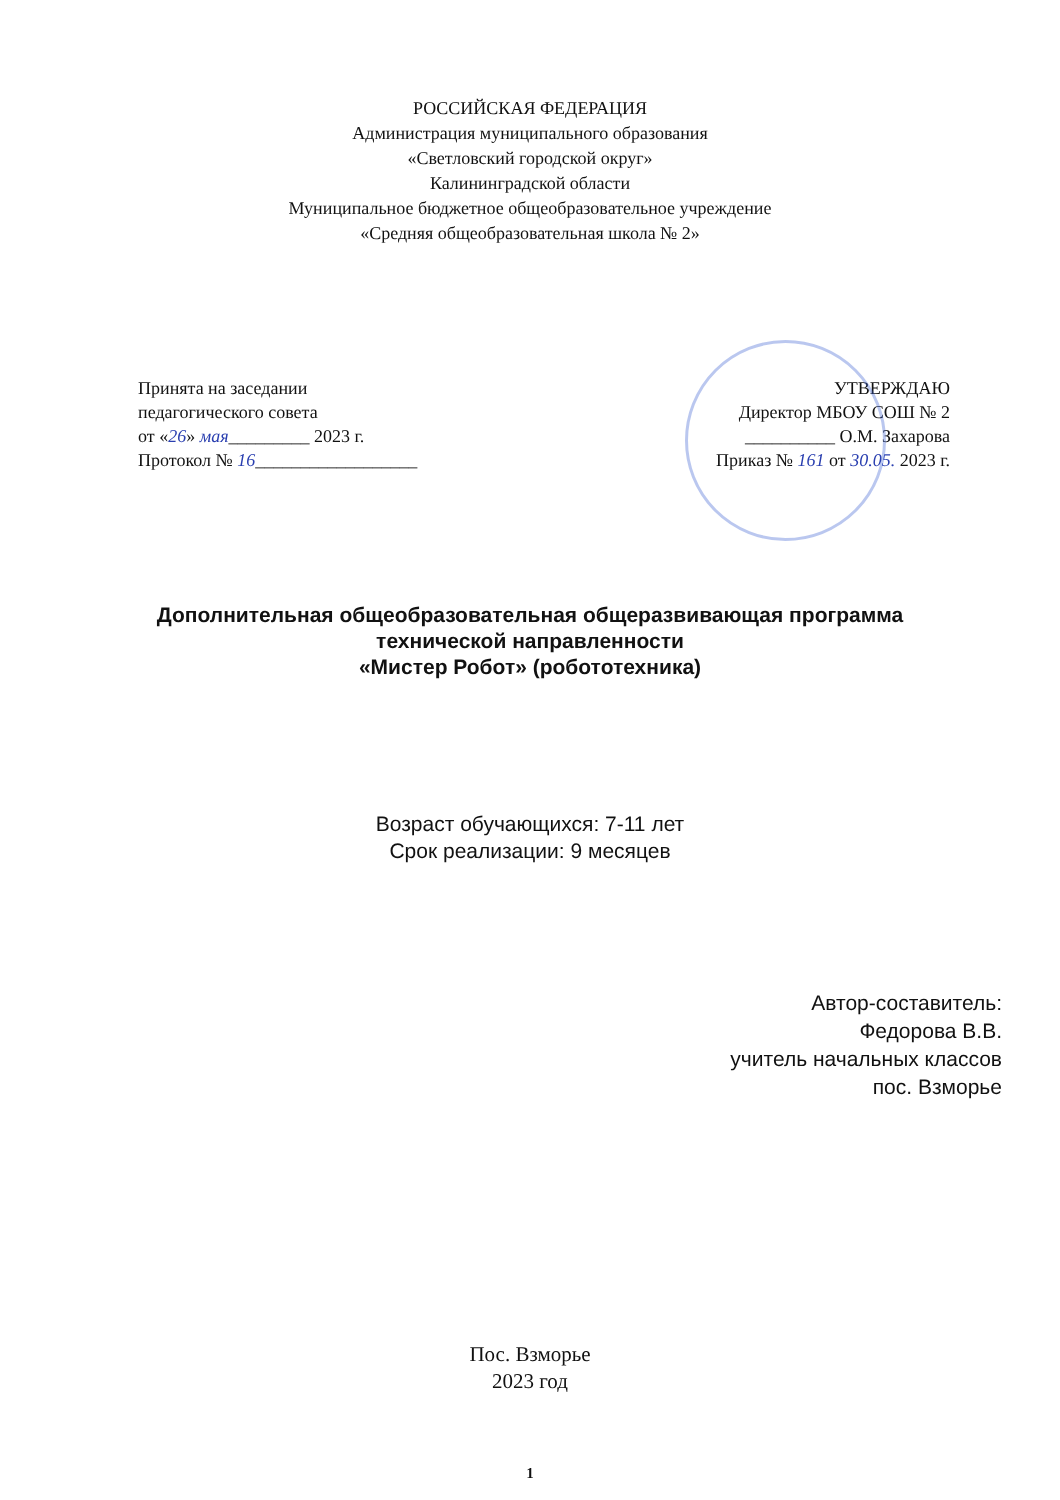РОССИЙСКАЯ ФЕДЕРАЦИЯ
Администрация муниципального образования
«Светловский городской округ»
Калининградской области
Муниципальное бюджетное общеобразовательное учреждение
«Средняя общеобразовательная школа № 2»
Принята на заседании
педагогического совета
от «26» мая_________ 2023 г.
Протокол № 16__________________
УТВЕРЖДАЮ
Директор МБОУ СОШ № 2
__________ О.М. Захарова
Приказ № 161 от 30.05. 2023 г.
Дополнительная общеобразовательная общеразвивающая программа
технической направленности
«Мистер Робот» (робототехника)
Возраст обучающихся: 7-11 лет
Срок реализации: 9 месяцев
Автор-составитель:
Федорова В.В.
учитель начальных классов
пос. Взморье
Пос. Взморье
2023 год
1